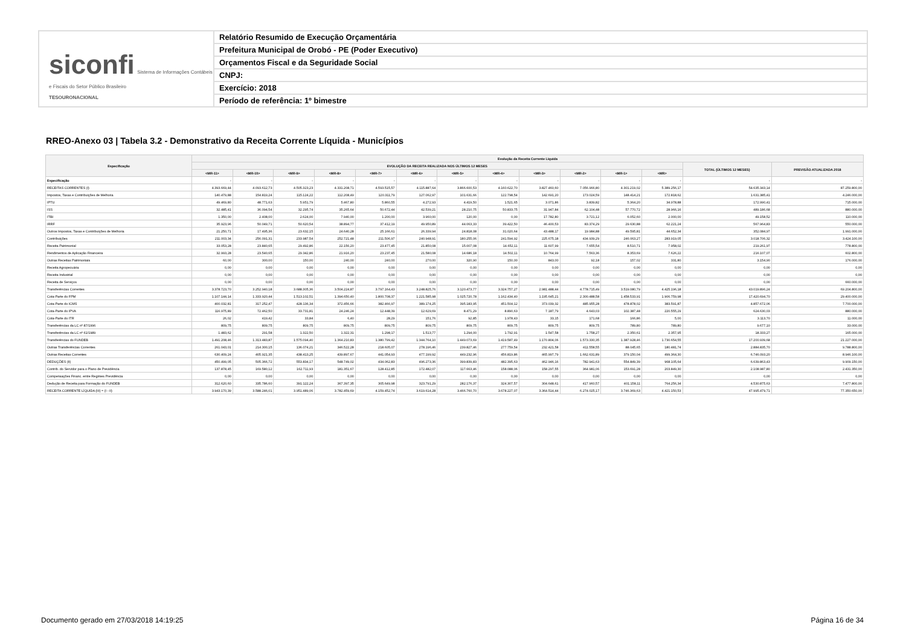siconfi Sistema de Informações Contábeis e Fiscais do Setor Público Brasileiro
TESOURONACIONAL
Relatório Resumido de Execução Orçamentária
Prefeitura Municipal de Orobó - PE (Poder Executivo)
Orçamentos Fiscal e da Seguridade Social
CNPJ:
Exercício: 2018
Período de referência: 1º bimestre
RREO-Anexo 03 | Tabela 3.2 - Demonstrativo da Receita Corrente Líquida - Municípios
| Especificação | Evolução da Receita Corrente Líquida | | | | | | | | | | | | | |
| --- | --- | --- | --- | --- | --- | --- | --- | --- | --- | --- | --- | --- | --- | --- |
| | EVOLUÇÃO DA RECEITA REALIZADA NOS ÚLTIMOS 12 MESES | | | | | | | | | | | | TOTAL (ÚLTIMOS 12 MESES) | PREVISÃO ATUALIZADA 2018 |
| | <MR-11> | <MR-10> | <MR-9> | <MR-8> | <MR-7> | <MR-6> | <MR-5> | <MR-4> | <MR-3> | <MR-2> | <MR-1> | <MR> | | |
| Especificação | - | - | - | - | - | - | - | - | - | - | - | - | - | - |
| RECEITAS CORRENTES (I) | 4.393.669,44 | 4.093.612,73 | 4.505.323,23 | 4.331.208,71 | 4.593.515,57 | 4.115.887,64 | 3.866.600,53 | 4.160.622,70 | 3.827.460,60 | 7.056.966,80 | 4.301.219,02 | 5.389.256,17 | 54.635.343,14 | 87.259.800,00 |
| Impostos, Taxas e Contribuições de Melhoria | 140.479,88 | 154.819,24 | 115.124,22 | 112.208,49 | 120.311,79 | 127.062,97 | 101.631,66 | 122.798,54 | 142.691,20 | 173.024,59 | 148.414,21 | 172.818,62 | 1.631.385,41 | 4.246.000,00 |
| IPTU | 49.469,80 | 48.771,63 | 5.951,79 | 5.467,80 | 5.860,55 | 4.272,93 | 4.419,50 | 1.521,65 | 3.071,86 | 3.839,82 | 5.364,20 | 34.978,88 | 172.990,41 | 715.000,00 |
| ISS | 32.485,41 | 36.094,54 | 32.295,74 | 35.265,64 | 50.672,44 | 42.539,21 | 28.210,75 | 50.833,75 | 31.947,84 | 62.104,48 | 57.770,72 | 28.966,16 | 489.186,68 | 880.000,00 |
| ITBI | 1.350,00 | 2.408,00 | 2.624,00 | 7.940,00 | 1.200,00 | 3.960,00 | 120,00 | 0,00 | 17.782,80 | 3.721,12 | 6.052,60 | 2.000,00 | 49.158,52 | 110.000,00 |
| IRRF | 35.923,96 | 50.049,71 | 50.620,54 | 38.894,77 | 37.412,19 | 49.950,89 | 44.063,33 | 39.422,50 | 46.400,53 | 83.374,29 | 29.630,88 | 62.221,24 | 567.964,83 | 550.000,00 |
| Outros Impostos, Taxas e Contribuições de Melhoria | 21.250,71 | 17.495,36 | 23.632,15 | 24.640,28 | 25.166,61 | 26.339,94 | 24.818,08 | 31.020,64 | 43.488,17 | 19.984,88 | 49.595,81 | 44.652,34 | 352.084,97 | 1.991.000,00 |
| Contribuições | 211.003,34 | 256.091,31 | 233.987,54 | 252.721,48 | 211.506,97 | 240.948,91 | 180.255,06 | 241.594,92 | 225.675,18 | 434.939,29 | 246.063,27 | 283.919,05 | 3.018.706,32 | 3.424.100,00 |
| Receita Patrimonial | 33.053,28 | 23.840,65 | 29.492,86 | 22.156,20 | 23.477,45 | 21.850,08 | 15.007,08 | 14.652,11 | 11.607,99 | 7.655,54 | 8.510,71 | 7.958,02 | 219.261,97 | 778.800,00 |
| Rendimentos de Aplicação Financeira | 32.993,28 | 23.540,65 | 29.342,86 | 21.916,20 | 23.237,45 | 21.580,08 | 14.686,18 | 14.502,11 | 10.764,99 | 7.563,36 | 8.353,69 | 7.626,22 | 216.107,07 | 602.800,00 |
| Outras Receitas Patrimoniais | 60,00 | 300,00 | 150,00 | 240,00 | 240,00 | 270,00 | 320,90 | 150,00 | 843,00 | 92,18 | 157,02 | 331,80 | 3.154,90 | 176.000,00 |
| Receita Agropecuária | 0,00 | 0,00 | 0,00 | 0,00 | 0,00 | 0,00 | 0,00 | 0,00 | 0,00 | 0,00 | 0,00 | 0,00 | 0,00 | 0,00 |
| Receita Industrial | 0,00 | 0,00 | 0,00 | 0,00 | 0,00 | 0,00 | 0,00 | 0,00 | 0,00 | 0,00 | 0,00 | 0,00 | 0,00 | 0,00 |
| Receita de Serviços | 0,00 | 0,00 | 0,00 | 0,00 | 0,00 | 0,00 | 0,00 | 0,00 | 0,00 | 0,00 | 0,00 | 0,00 | 0,00 | 660.000,00 |
| Transferências Correntes | 3.378.723,70 | 3.252.940,18 | 3.688.305,36 | 3.504.224,87 | 3.797.164,43 | 3.248.825,76 | 3.120.473,77 | 3.324.757,27 | 2.981.488,44 | 4.778.715,49 | 3.519.080,79 | 4.425.196,18 | 43.019.896,24 | 69.204.800,00 |
| Cota-Parte do FPM | 1.107.144,14 | 1.333.920,44 | 1.513.102,51 | 1.394.650,40 | 1.800.708,37 | 1.221.585,98 | 1.025.720,78 | 1.162.434,40 | 1.195.645,21 | 2.300.488,58 | 1.458.533,91 | 1.906.759,98 | 17.420.694,70 | 29.400.000,00 |
| Cota-Parte do ICMS | 400.032,81 | 317.252,47 | 428.136,34 | 372.456,66 | 382.466,97 | 389.174,25 | 395.183,95 | 451.504,12 | 373.039,32 | 485.955,28 | 478.878,02 | 383.591,87 | 4.857.672,06 | 7.700.000,00 |
| Cota-Parte do IPVA | 116.975,89 | 72.462,50 | 33.731,81 | 24.246,24 | 12.448,39 | 12.629,69 | 8.471,29 | 8.890,63 | 7.187,79 | 4.643,03 | 102.387,48 | 220.555,29 | 624.630,03 | 880.000,00 |
| Cota-Parte do ITR | 26,02 | 419,42 | 33,84 | 6,40 | 28,29 | 151,76 | 92,85 | 1.978,43 | 33,15 | 171,68 | 166,86 | 5,00 | 3.113,70 | 11.000,00 |
| Transferências da LC nº 87/1996 | 809,75 | 809,75 | 809,75 | 809,75 | 809,75 | 809,75 | 809,75 | 809,75 | 809,75 | 809,75 | 789,80 | 789,80 | 9.677,10 | 33.000,00 |
| Transferências da LC nº 61/1989 | 1.483,62 | 291,58 | 1.322,50 | 1.322,31 | 1.298,17 | 1.513,77 | 1.294,00 | 1.792,91 | 1.547,58 | 1.758,27 | 2.350,61 | 2.357,95 | 18.333,27 | 165.000,00 |
| Transferências do FUNDEB | 1.491.208,46 | 1.313.483,87 | 1.575.094,40 | 1.364.210,83 | 1.380.799,42 | 1.344.764,10 | 1.449.073,69 | 1.419.587,49 | 1.170.804,06 | 1.573.330,35 | 1.387.928,46 | 1.730.654,55 | 17.200.939,68 | 21.227.000,00 |
| Outras Transferências Correntes | 261.043,01 | 214.300,15 | 136.074,21 | 346.522,28 | 218.605,07 | 278.196,46 | 239.827,46 | 277.759,54 | 232.421,58 | 411.558,55 | 88.045,65 | 180.481,74 | 2.884.835,70 | 9.788.800,00 |
| Outras Receitas Correntes | 630.409,24 | 405.921,35 | 438.413,25 | 439.897,67 | 441.054,93 | 477.199,92 | 449.232,96 | 456.819,86 | 465.997,79 | 1.662.631,89 | 379.150,04 | 499.364,30 | 6.746.093,20 | 8.946.100,00 |
| DEDUÇÕES (II) | 450.499,05 | 505.366,72 | 553.834,17 | 548.749,02 | 434.062,83 | 496.273,36 | 399.839,83 | 482.395,63 | 462.946,16 | 782.941,63 | 554.849,39 | 968.105,64 | 6.639.863,43 | 9.909.150,00 |
| Contrib. do Servidor para o Plano de Previdência | 137.878,45 | 169.580,12 | 162.711,93 | 181.351,67 | 128.412,85 | 172.482,07 | 117.663,46 | 158.088,06 | 158.297,55 | 364.981,06 | 153.691,28 | 203.849,30 | 2.108.987,80 | 2.431.350,00 |
| Compensações Financ. entre Regimes Previdência | 0,00 | 0,00 | 0,00 | 0,00 | 0,00 | 0,00 | 0,00 | 0,00 | 0,00 | 0,00 | 0,00 | 0,00 | 0,00 | 0,00 |
| Dedução de Receita para Formação do FUNDEB | 312.620,60 | 335.786,60 | 391.122,24 | 367.397,35 | 305.649,98 | 323.791,29 | 282.176,37 | 324.307,57 | 304.648,61 | 417.960,57 | 401.158,11 | 764.256,34 | 4.530.875,63 | 7.477.800,00 |
| RECEITA CORRENTE LÍQUIDA (III) = (I - II) | 3.943.170,39 | 3.588.246,01 | 3.951.489,06 | 3.782.459,69 | 4.159.452,74 | 3.619.614,28 | 3.466.760,70 | 3.678.227,07 | 3.364.514,44 | 6.274.025,17 | 3.746.369,63 | 4.421.150,53 | 47.995.479,71 | 77.350.650,00 |
Documento gerado em 27/03/2018 14:19:25 Página 16 de 34